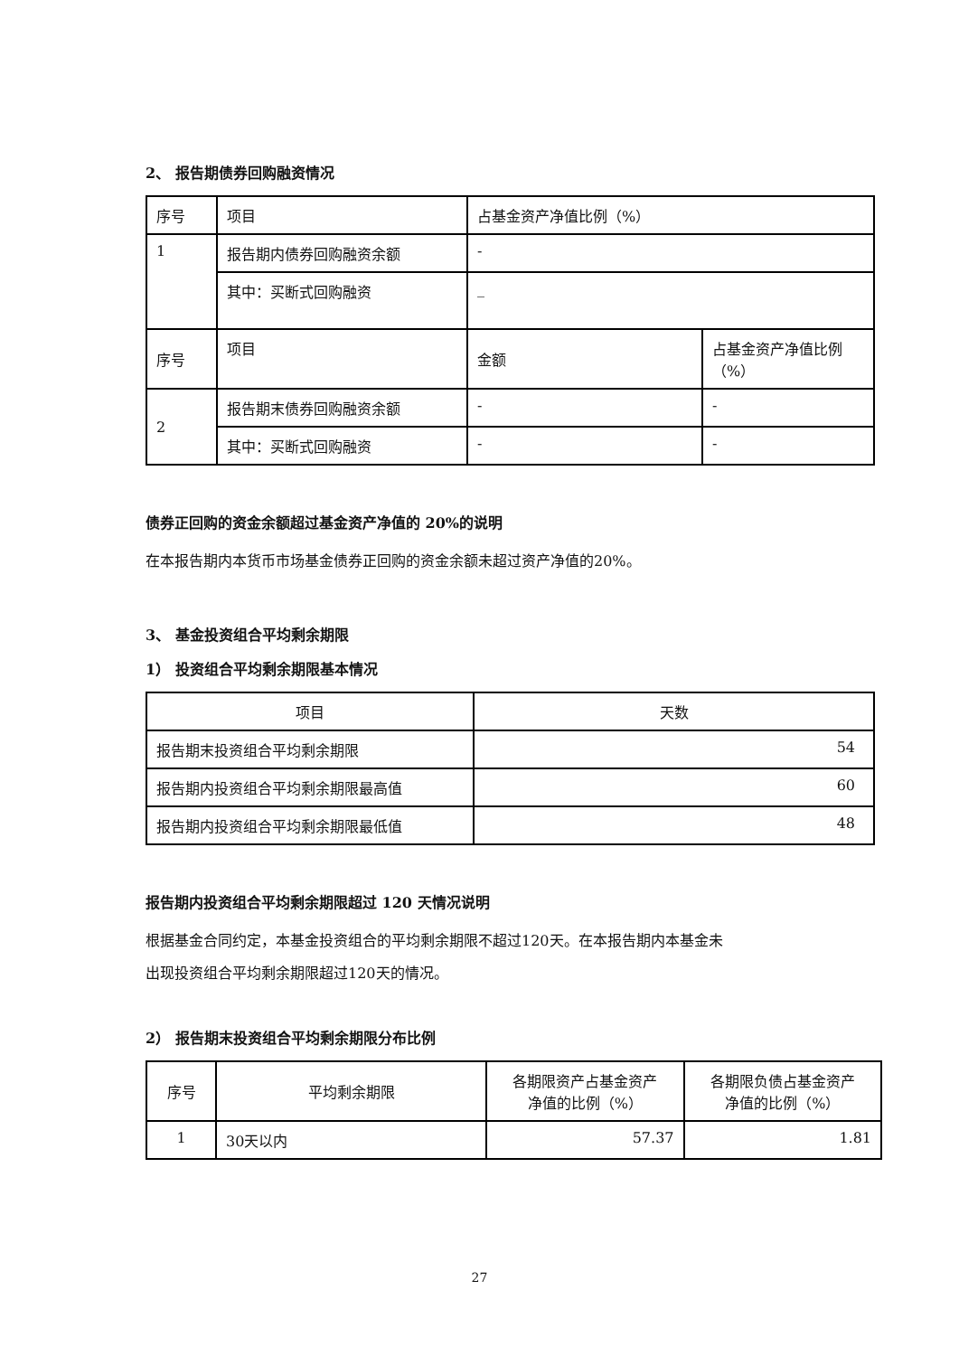2、 报告期债券回购融资情况
| 序号 | 项目 | 占基金资产净值比例（%） | |
| --- | --- | --- | --- |
| 1 | 报告期内债券回购融资余额 | - | |
| | 其中：买断式回购融资 | _ | |
| 序号 | 项目 | 金额 | 占基金资产净值比例 （%） |
| 2 | 报告期末债券回购融资余额 | - | - |
| | 其中：买断式回购融资 | - | - |
债券正回购的资金余额超过基金资产净值的 20%的说明
在本报告期内本货币市场基金债券正回购的资金余额未超过资产净值的20%。
3、 基金投资组合平均剩余期限
1） 投资组合平均剩余期限基本情况
| 项目 | 天数 |
| --- | --- |
| 报告期末投资组合平均剩余期限 | 54 |
| 报告期内投资组合平均剩余期限最高值 | 60 |
| 报告期内投资组合平均剩余期限最低值 | 48 |
报告期内投资组合平均剩余期限超过 120 天情况说明
根据基金合同约定，本基金投资组合的平均剩余期限不超过120天。在本报告期内本基金未
出现投资组合平均剩余期限超过120天的情况。
2） 报告期末投资组合平均剩余期限分布比例
| 序号 | 平均剩余期限 | 各期限资产占基金资产 净值的比例（%） | 各期限负债占基金资产 净值的比例（%） |
| --- | --- | --- | --- |
| 1 | 30天以内 | 57.37 | 1.81 |
27